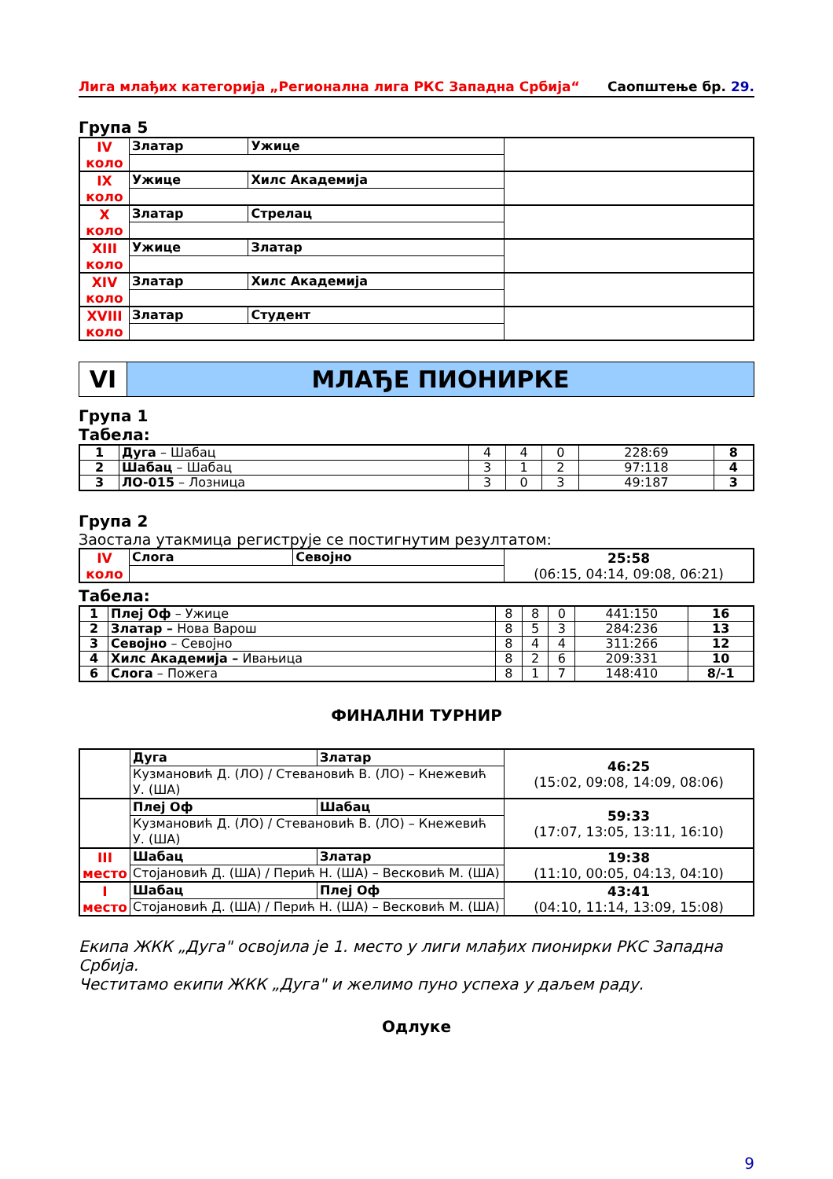Лига млађих категорија „Регионална лига РКС Западна Србија“Саопштење бр. 29.
Група 5
| IV коло | Златар | Ужице | |
| IX коло | Ужице | Хилс Академија | |
| X коло | Златар | Стрелац | |
| XIII коло | Ужице | Златар | |
| XIV коло | Златар | Хилс Академија | |
| XVIII коло | Златар | Студент | |
VI МЛАЂЕ ПИОНИРКЕ
Група 1
Табела:
| 1 | Дуга – Шабац | 4 | 4 | 0 | 228:69 | 8 |
| 2 | Шабац – Шабац | 3 | 1 | 2 | 97:118 | 4 |
| 3 | ЛО-015 – Лозница | 3 | 0 | 3 | 49:187 | 3 |
Група 2
Заостала утакмица региструје се постигнутим резултатом:
| IV коло | Слога | Севојно | 25:58 (06:15, 04:14, 09:08, 06:21) |
Табела:
| 1 | Плеј Оф – Ужице | 8 | 8 | 0 | 441:150 | 16 |
| 2 | Златар – Нова Варош | 8 | 5 | 3 | 284:236 | 13 |
| 3 | Севојно – Севојно | 8 | 4 | 4 | 311:266 | 12 |
| 4 | Хилс Академија – Ивањица | 8 | 2 | 6 | 209:331 | 10 |
| 6 | Слога – Пожега | 8 | 1 | 7 | 148:410 | 8/-1 |
ФИНАЛНИ ТУРНИР
| | Дуга | Златар | 46:25 (15:02, 09:08, 14:09, 08:06) |
| | Кузмановић Д. (ЛО) / Стевановић В. (ЛО) – Кнежевић У. (ША) | | |
| | Плеј Оф | Шабац | 59:33 (17:07, 13:05, 13:11, 16:10) |
| | Кузмановић Д. (ЛО) / Стевановић В. (ЛО) – Кнежевић У. (ША) | | |
| III место | Шабац | Златар | 19:38 (11:10, 00:05, 04:13, 04:10) |
| | Стојановић Д. (ША) / Перић Н. (ША) – Весковић М. (ША) | | |
| I место | Шабац | Плеј Оф | 43:41 (04:10, 11:14, 13:09, 15:08) |
| | Стојановић Д. (ША) / Перић Н. (ША) – Весковић М. (ША) | | |
Екипа ЖКК „Дуга" освојила је 1. место у лиги млађих пионирки РКС Западна Србија.
Честитамо екипи ЖКК „Дуга" и желимо пуно успеха у даљем раду.
Одлуке
9